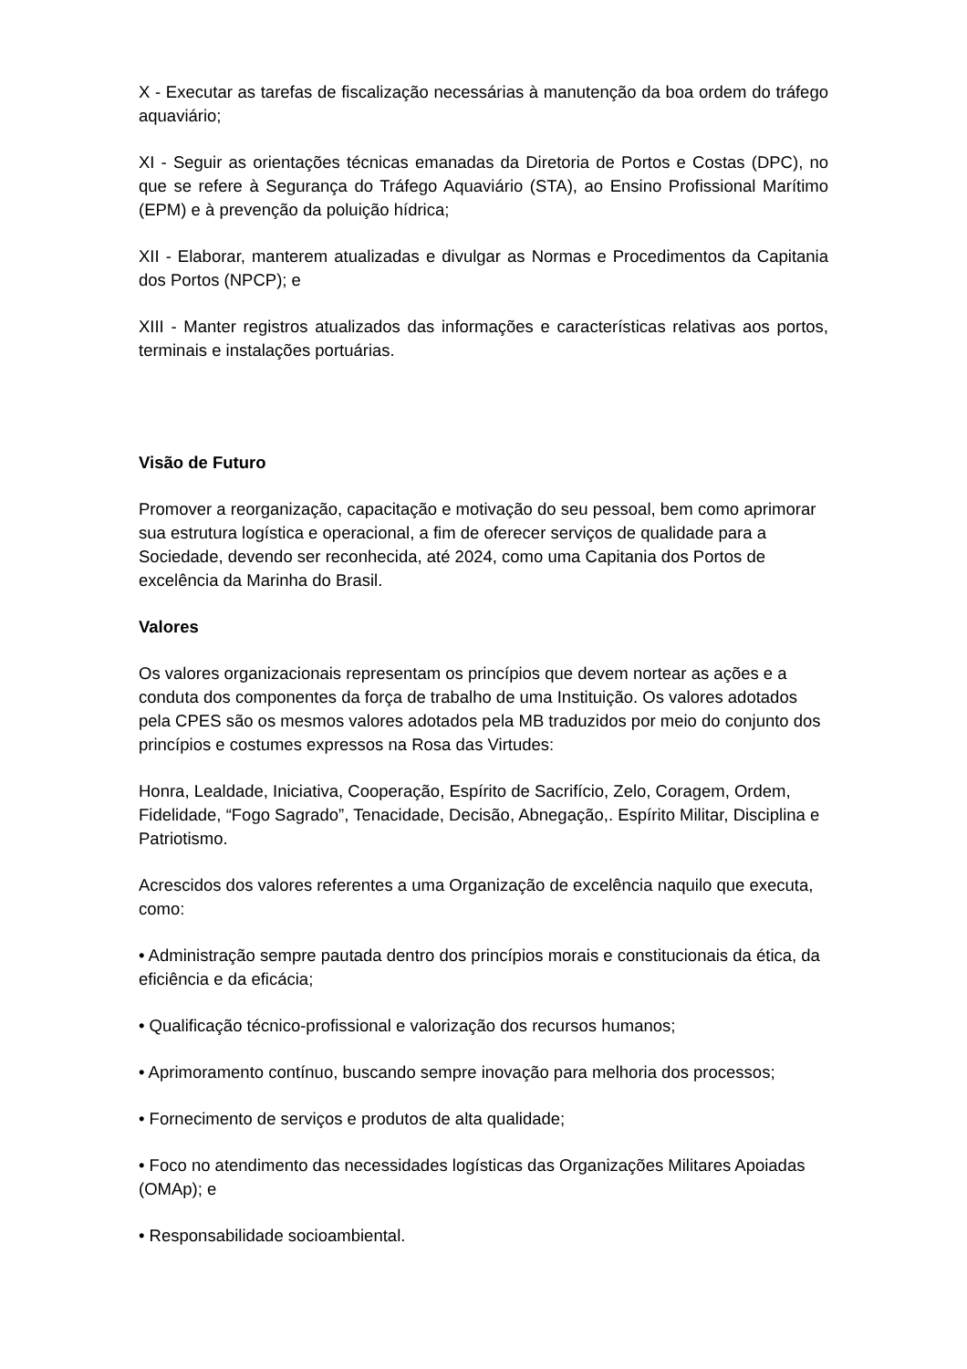X - Executar as tarefas de fiscalização necessárias à manutenção da boa ordem do tráfego aquaviário;
XI - Seguir as orientações técnicas emanadas da Diretoria de Portos e Costas (DPC), no que se refere à Segurança do Tráfego Aquaviário (STA), ao Ensino Profissional Marítimo (EPM) e à prevenção da poluição hídrica;
XII - Elaborar, manterem atualizadas e divulgar as Normas e Procedimentos da Capitania dos Portos (NPCP); e
XIII - Manter registros atualizados das informações e características relativas aos portos, terminais e instalações portuárias.
Visão de Futuro
Promover a reorganização, capacitação e motivação do seu pessoal, bem como aprimorar sua estrutura logística e operacional, a fim de oferecer serviços de qualidade para a Sociedade, devendo ser reconhecida, até 2024, como uma Capitania dos Portos de excelência da Marinha do Brasil.
Valores
Os valores organizacionais representam os princípios que devem nortear as ações e a conduta dos componentes da força de trabalho de uma Instituição. Os valores adotados pela CPES são os mesmos valores adotados pela MB traduzidos por meio do conjunto dos princípios e costumes expressos na Rosa das Virtudes:
Honra, Lealdade, Iniciativa, Cooperação, Espírito de Sacrifício, Zelo, Coragem, Ordem, Fidelidade, “Fogo Sagrado”, Tenacidade, Decisão, Abnegação,. Espírito Militar, Disciplina e Patriotismo.
Acrescidos dos valores referentes a uma Organização de excelência naquilo que executa, como:
• Administração sempre pautada dentro dos princípios morais e constitucionais da ética, da eficiência e da eficácia;
• Qualificação técnico-profissional e valorização dos recursos humanos;
• Aprimoramento contínuo, buscando sempre inovação para melhoria dos processos;
• Fornecimento de serviços e produtos de alta qualidade;
• Foco no atendimento das necessidades logísticas das Organizações Militares Apoiadas (OMAp); e
• Responsabilidade socioambiental.